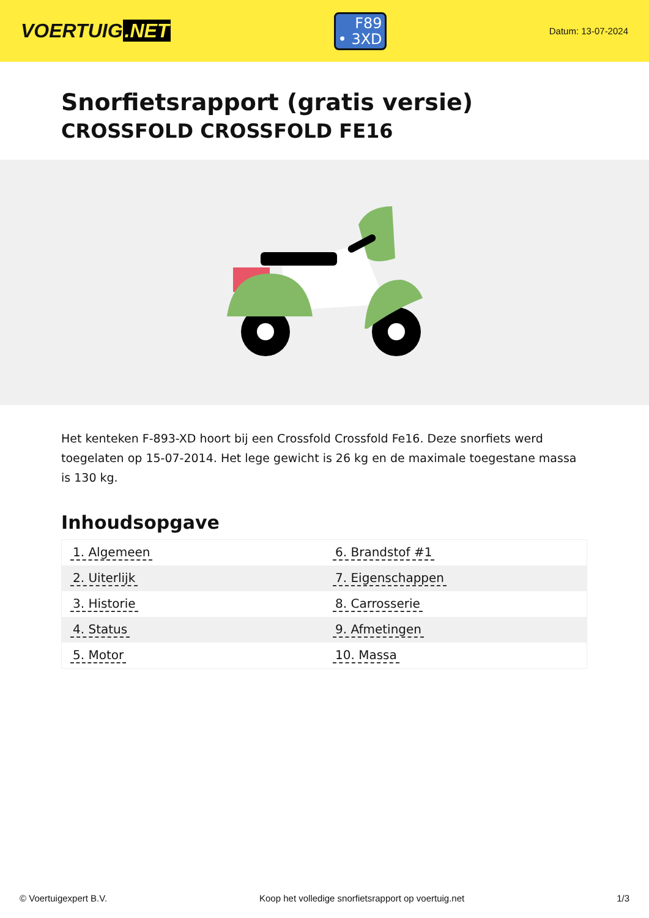VOERTUIG.NET
F89
• 3XD
Datum: 13-07-2024
Snorfietsrapport (gratis versie)
CROSSFOLD CROSSFOLD FE16
Het kenteken F-893-XD hoort bij een Crossfold Crossfold Fe16. Deze snorfiets werd toegelaten op 15-07-2014. Het lege gewicht is 26 kg en de maximale toegestane massa is 130 kg.
Inhoudsopgave
| 1. Algemeen | 6. Brandstof #1 |
| 2. Uiterlijk | 7. Eigenschappen |
| 3. Historie | 8. Carrosserie |
| 4. Status | 9. Afmetingen |
| 5. Motor | 10. Massa |
© Voertuigexpert B.V. Koop het volledige snorfietsrapport op voertuig.net 1/3